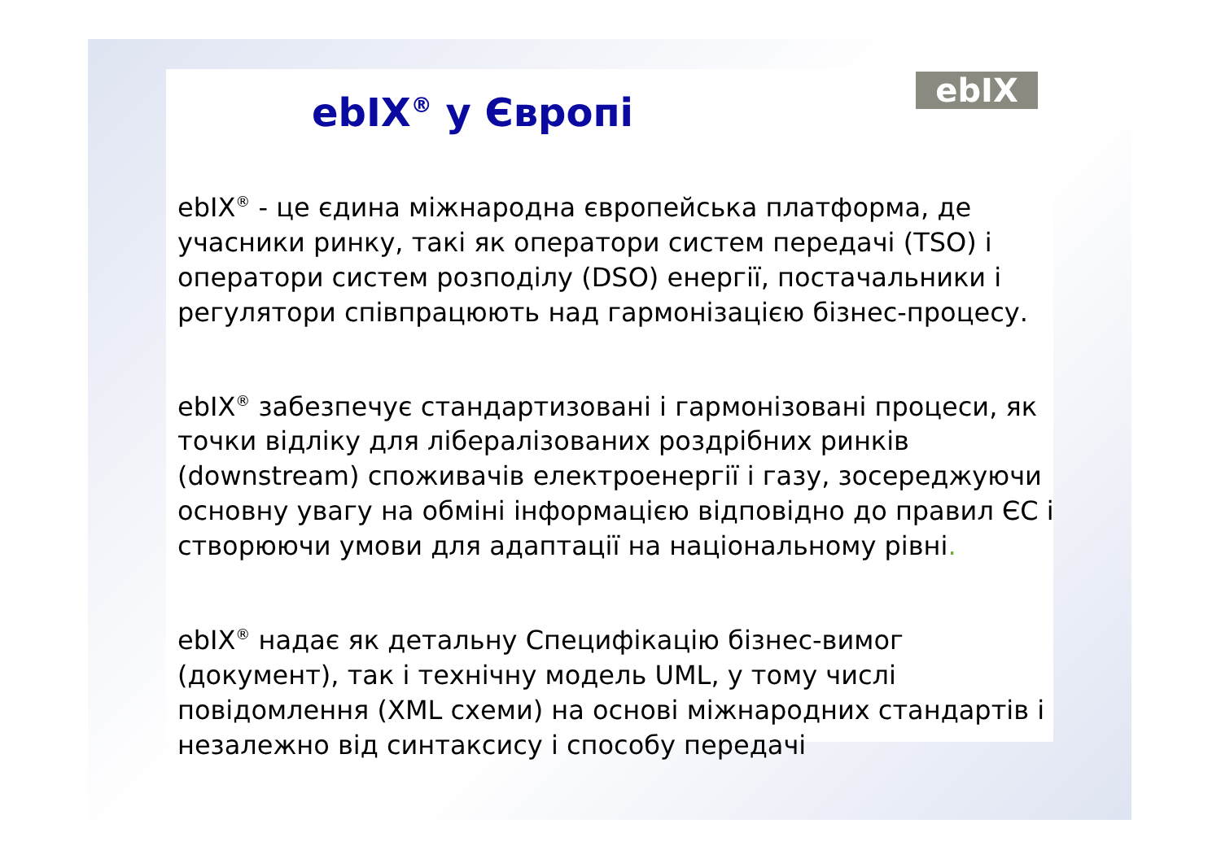ebIX
ebIX<sup>®</sup> у Європі
ebIX<sup>®</sup> - це єдина міжнародна європейська платформа, де учасники ринку, такі як оператори систем передачі (TSO) і оператори систем розподілу (DSO) енергії, постачальники і регулятори співпрацюють над гармонізацією бізнес-процесу.
ebIX<sup>®</sup> забезпечує стандартизовані і гармонізовані процеси, як точки відліку для лібералізованих роздрібних ринків (downstream) споживачів електроенергії і газу, зосереджуючи основну увагу на обміні інформацією відповідно до правил ЄС і створюючи умови для адаптації на національному рівні.
ebIX<sup>®</sup> надає як детальну Специфікацію бізнес-вимог (документ), так і технічну модель UML, у тому числі повідомлення (XML схеми) на основі міжнародних стандартів і незалежно від синтаксису і способу передачі